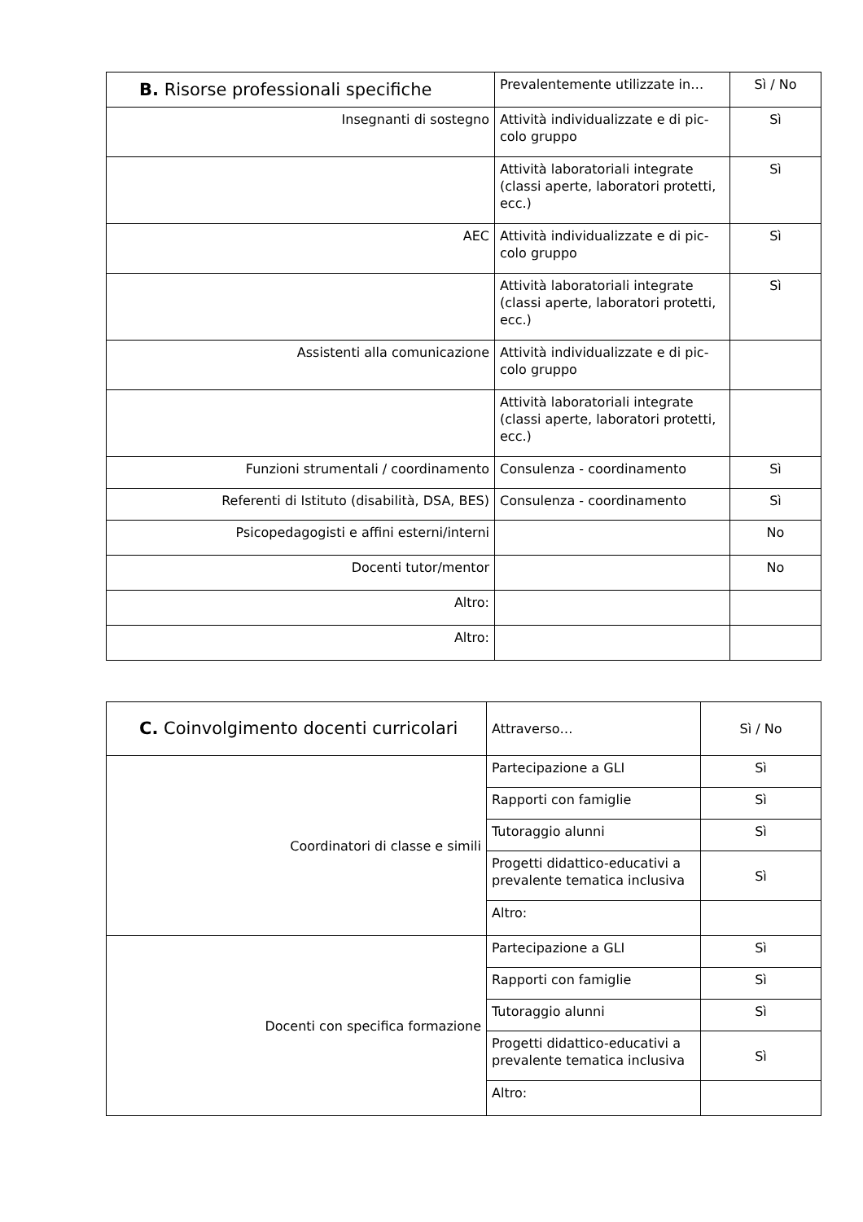| B. Risorse professionali specifiche | Prevalentemente utilizzate in… | Sì / No |
| --- | --- | --- |
| Insegnanti di sostegno | Attività individualizzate e di pic-colo gruppo | Sì |
| | Attività laboratoriali integrate (classi aperte, laboratori protetti, ecc.) | Sì |
| AEC | Attività individualizzate e di pic-colo gruppo | Sì |
| | Attività laboratoriali integrate (classi aperte, laboratori protetti, ecc.) | Sì |
| Assistenti alla comunicazione | Attività individualizzate e di pic-colo gruppo | |
| | Attività laboratoriali integrate (classi aperte, laboratori protetti, ecc.) | |
| Funzioni strumentali / coordinamento | Consulenza - coordinamento | Sì |
| Referenti di Istituto (disabilità, DSA, BES) | Consulenza - coordinamento | Sì |
| Psicopedagogisti e affini esterni/interni | | No |
| Docenti tutor/mentor | | No |
| Altro: | | |
| Altro: | | |
| C. Coinvolgimento docenti curricolari | Attraverso… | Sì / No |
| --- | --- | --- |
| Coordinatori di classe e simili | Partecipazione a GLI | Sì |
| | Rapporti con famiglie | Sì |
| | Tutoraggio alunni | Sì |
| | Progetti didattico-educativi a prevalente tematica inclusiva | Sì |
| | Altro: | |
| Docenti con specifica formazione | Partecipazione a GLI | Sì |
| | Rapporti con famiglie | Sì |
| | Tutoraggio alunni | Sì |
| | Progetti didattico-educativi a prevalente tematica inclusiva | Sì |
| | Altro: | |